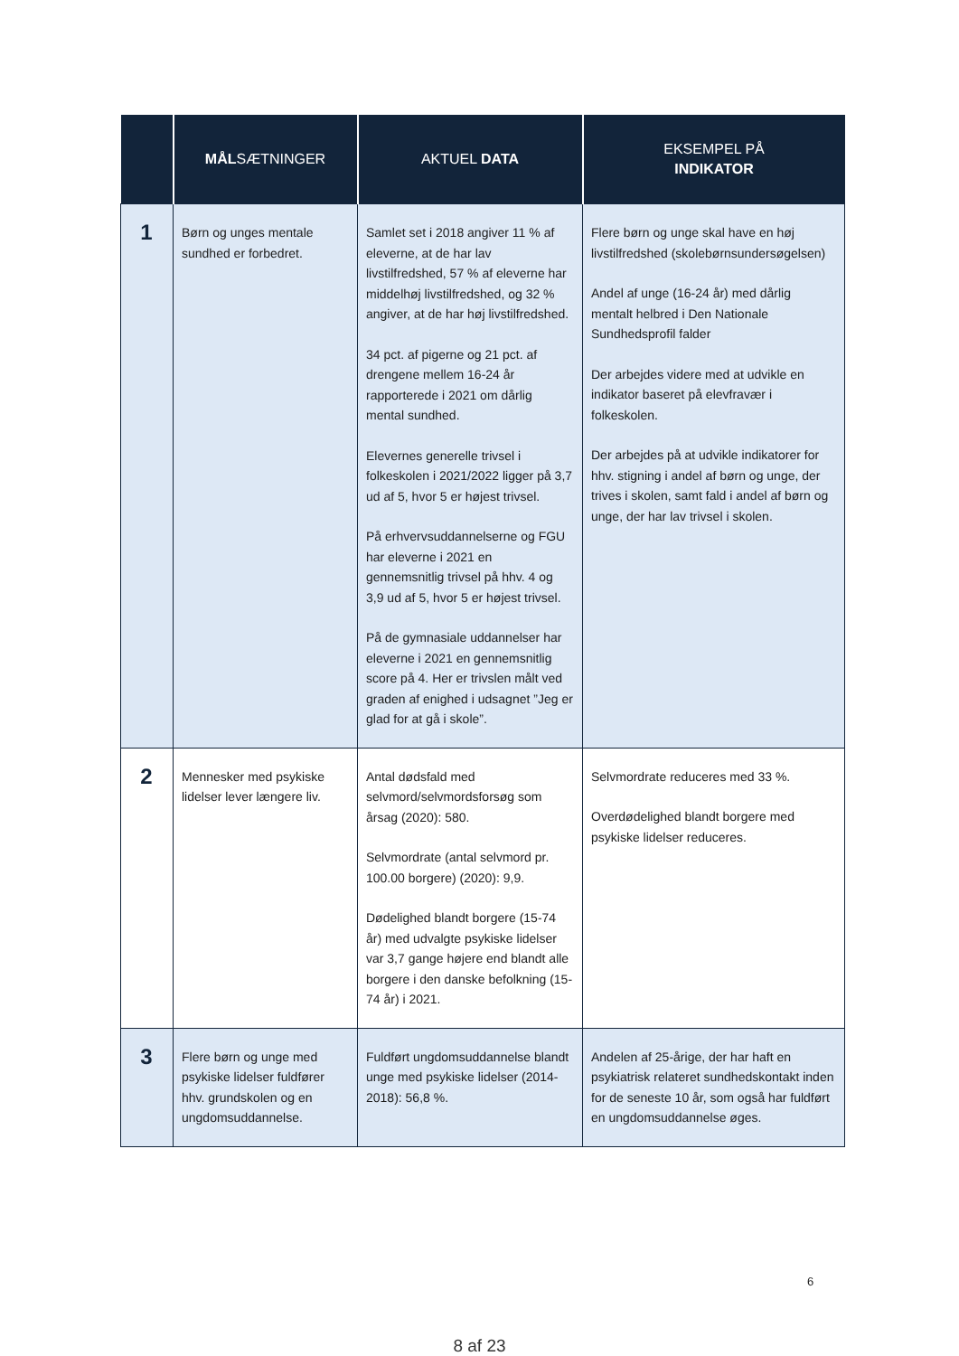| | MÅL SÆTNINGER | AKTUEL DATA | EKSEMPEL PÅ INDIKATOR |
| --- | --- | --- | --- |
| 1 | Børn og unges mentale sundhed er forbedret. | Samlet set i 2018 angiver 11 % af eleverne, at de har lav livstilfredshed, 57 % af eleverne har middelhøj livstilfredshed, og 32 % angiver, at de har høj livstilfredshed. 34 pct. af pigerne og 21 pct. af drengene mellem 16-24 år rapporterede i 2021 om dårlig mental sundhed. Elevernes generelle trivsel i folkeskolen i 2021/2022 ligger på 3,7 ud af 5, hvor 5 er højest trivsel. På erhvervsuddannelserne og FGU har eleverne i 2021 en gennemsnitlig trivsel på hhv. 4 og 3,9 ud af 5, hvor 5 er højest trivsel. På de gymnasiale uddannelser har eleverne i 2021 en gennemsnitlig score på 4. Her er trivslen målt ved graden af enighed i udsagnet ”Jeg er glad for at gå i skole”. | Flere børn og unge skal have en høj livstilfredshed (skolebørnsundersøgelsen) Andel af unge (16-24 år) med dårlig mentalt helbred i Den Nationale Sundhedsprofil falder Der arbejdes videre med at udvikle en indikator baseret på elevfravær i folkeskolen. Der arbejdes på at udvikle indikatorer for hhv. stigning i andel af børn og unge, der trives i skolen, samt fald i andel af børn og unge, der har lav trivsel i skolen. |
| 2 | Mennesker med psykiske lidelser lever længere liv. | Antal dødsfald med selvmord/selvmordsforsøg som årsag (2020): 580. Selvmordrate (antal selvmord pr. 100.00 borgere) (2020): 9,9. Dødelighed blandt borgere (15-74 år) med udvalgte psykiske lidelser var 3,7 gange højere end blandt alle borgere i den danske befolkning (15-74 år) i 2021. | Selvmordrate reduceres med 33 %. Overdødelighed blandt borgere med psykiske lidelser reduceres. |
| 3 | Flere børn og unge med psykiske lidelser fuldfører hhv. grundskolen og en ungdomsuddannelse. | Fuldført ungdomsuddannelse blandt unge med psykiske lidelser (2014-2018): 56,8 %. | Andelen af 25-årige, der har haft en psykiatrisk relateret sundhedskontakt inden for de seneste 10 år, som også har fuldført en ungdomsuddannelse øges. |
6
8 af 23